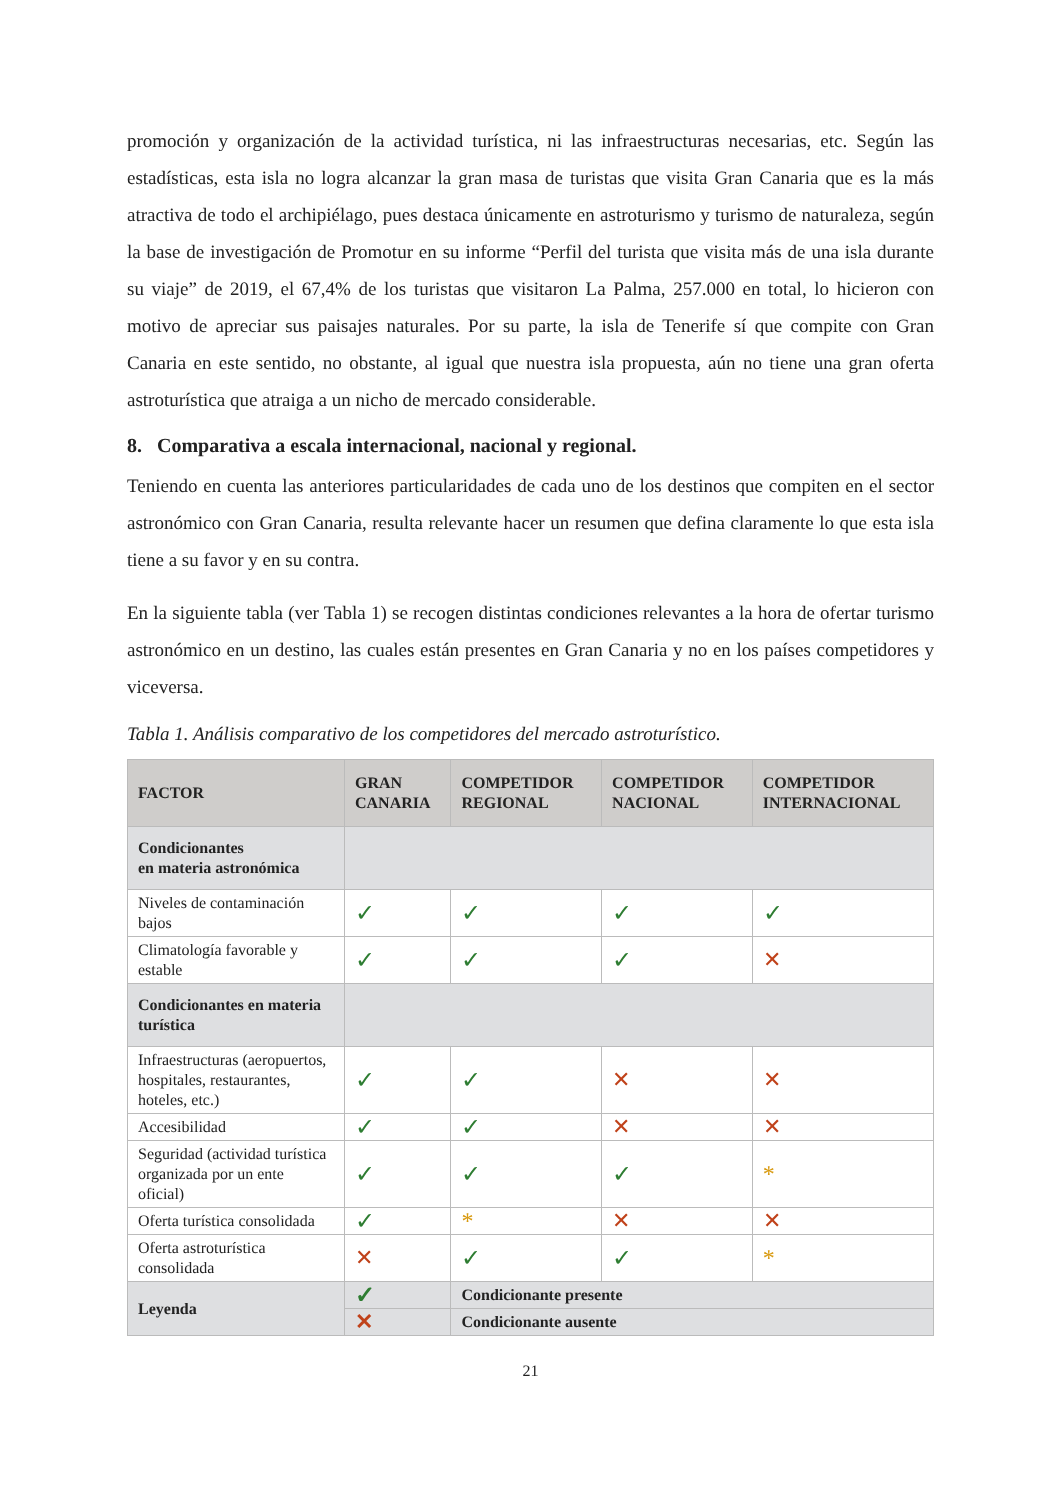promoción y organización de la actividad turística, ni las infraestructuras necesarias, etc. Según las estadísticas, esta isla no logra alcanzar la gran masa de turistas que visita Gran Canaria que es la más atractiva de todo el archipiélago, pues destaca únicamente en astroturismo y turismo de naturaleza, según la base de investigación de Promotur en su informe “Perfil del turista que visita más de una isla durante su viaje” de 2019, el 67,4% de los turistas que visitaron La Palma, 257.000 en total, lo hicieron con motivo de apreciar sus paisajes naturales. Por su parte, la isla de Tenerife sí que compite con Gran Canaria en este sentido, no obstante, al igual que nuestra isla propuesta, aún no tiene una gran oferta astroturística que atraiga a un nicho de mercado considerable.
8. Comparativa a escala internacional, nacional y regional.
Teniendo en cuenta las anteriores particularidades de cada uno de los destinos que compiten en el sector astronómico con Gran Canaria, resulta relevante hacer un resumen que defina claramente lo que esta isla tiene a su favor y en su contra.
En la siguiente tabla (ver Tabla 1) se recogen distintas condiciones relevantes a la hora de ofertar turismo astronómico en un destino, las cuales están presentes en Gran Canaria y no en los países competidores y viceversa.
Tabla 1. Análisis comparativo de los competidores del mercado astroturístico.
| FACTOR | GRAN CANARIA | COMPETIDOR REGIONAL | COMPETIDOR NACIONAL | COMPETIDOR INTERNACIONAL |
| --- | --- | --- | --- | --- |
| Condicionantes en materia astronómica | | | | |
| Niveles de contaminación bajos | ✓ | ✓ | ✓ | ✓ |
| Climatología favorable y estable | ✓ | ✓ | ✓ | ✕ |
| Condicionantes en materia turística | | | | |
| Infraestructuras (aeropuertos, hospitales, restaurantes, hoteles, etc.) | ✓ | ✓ | ✕ | ✕ |
| Accesibilidad | ✓ | ✓ | ✕ | ✕ |
| Seguridad (actividad turística organizada por un ente oficial) | ✓ | ✓ | ✓ | * |
| Oferta turística consolidada | ✓ | * | ✕ | ✕ |
| Oferta astroturística consolidada | ✕ | ✓ | ✓ | * |
| Leyenda | ✓ | Condicionante presente | | |
| | ✕ | Condicionante ausente | | |
21